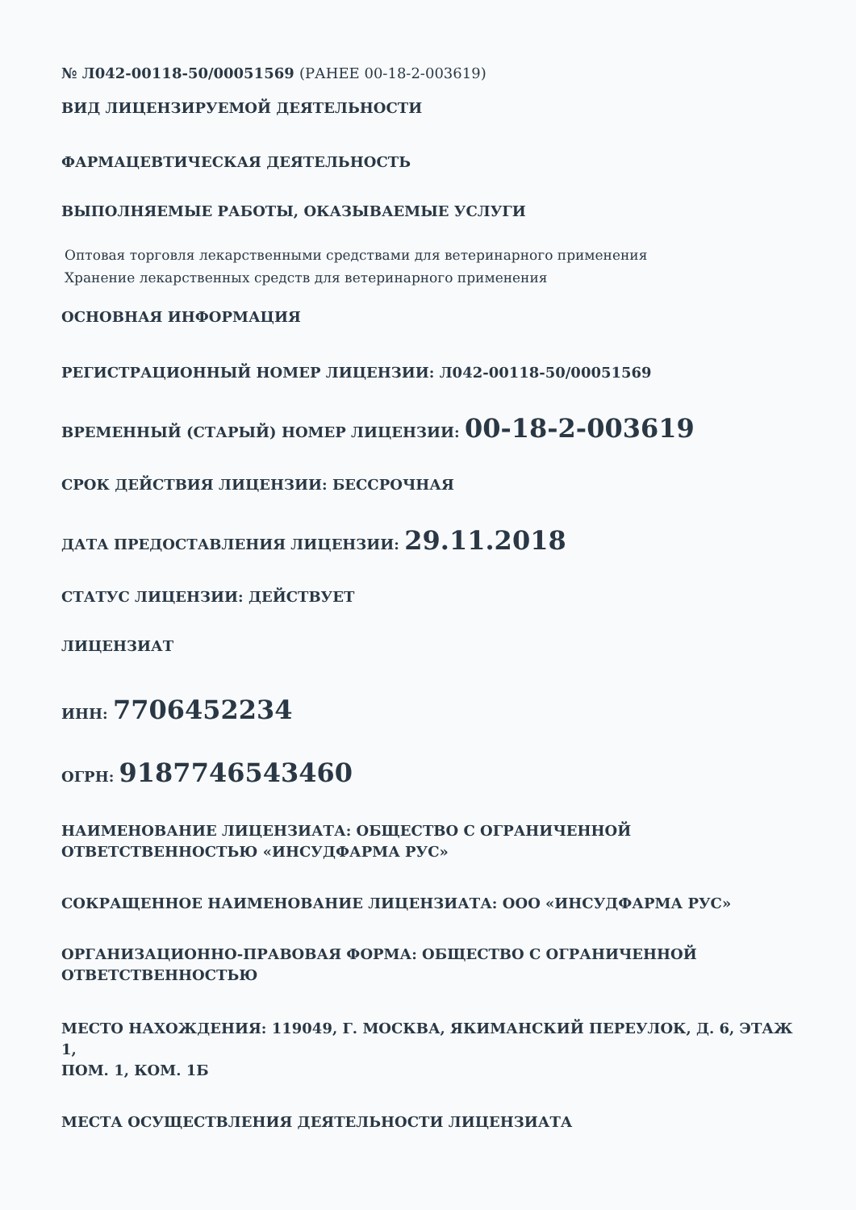№ Л042-00118-50/00051569 (РАНЕЕ 00-18-2-003619)
ВИД ЛИЦЕНЗИРУЕМОЙ ДЕЯТЕЛЬНОСТИ
ФАРМАЦЕВТИЧЕСКАЯ ДЕЯТЕЛЬНОСТЬ
ВЫПОЛНЯЕМЫЕ РАБОТЫ, ОКАЗЫВАЕМЫЕ УСЛУГИ
Оптовая торговля лекарственными средствами для ветеринарного применения
Хранение лекарственных средств для ветеринарного применения
ОСНОВНАЯ ИНФОРМАЦИЯ
РЕГИСТРАЦИОННЫЙ НОМЕР ЛИЦЕНЗИИ: Л042-00118-50/00051569
ВРЕМЕННЫЙ (СТАРЫЙ) НОМЕР ЛИЦЕНЗИИ: 00-18-2-003619
СРОК ДЕЙСТВИЯ ЛИЦЕНЗИИ: БЕССРОЧНАЯ
ДАТА ПРЕДОСТАВЛЕНИЯ ЛИЦЕНЗИИ: 29.11.2018
СТАТУС ЛИЦЕНЗИИ: ДЕЙСТВУЕТ
ЛИЦЕНЗИАТ
ИНН: 7706452234
ОГРН: 9187746543460
НАИМЕНОВАНИЕ ЛИЦЕНЗИАТА: ОБЩЕСТВО С ОГРАНИЧЕННОЙ ОТВЕТСТВЕННОСТЬЮ «ИНСУДФАРМА РУС»
СОКРАЩЕННОЕ НАИМЕНОВАНИЕ ЛИЦЕНЗИАТА: ООО «ИНСУДФАРМА РУС»
ОРГАНИЗАЦИОННО-ПРАВОВАЯ ФОРМА: ОБЩЕСТВО С ОГРАНИЧЕННОЙ
ОТВЕТСТВЕННОСТЬЮ
МЕСТО НАХОЖДЕНИЯ: 119049, Г. МОСКВА, ЯКИМАНСКИЙ ПЕРЕУЛОК, Д. 6, ЭТАЖ 1,
ПОМ. 1, КОМ. 1Б
МЕСТА ОСУЩЕСТВЛЕНИЯ ДЕЯТЕЛЬНОСТИ ЛИЦЕНЗИАТА